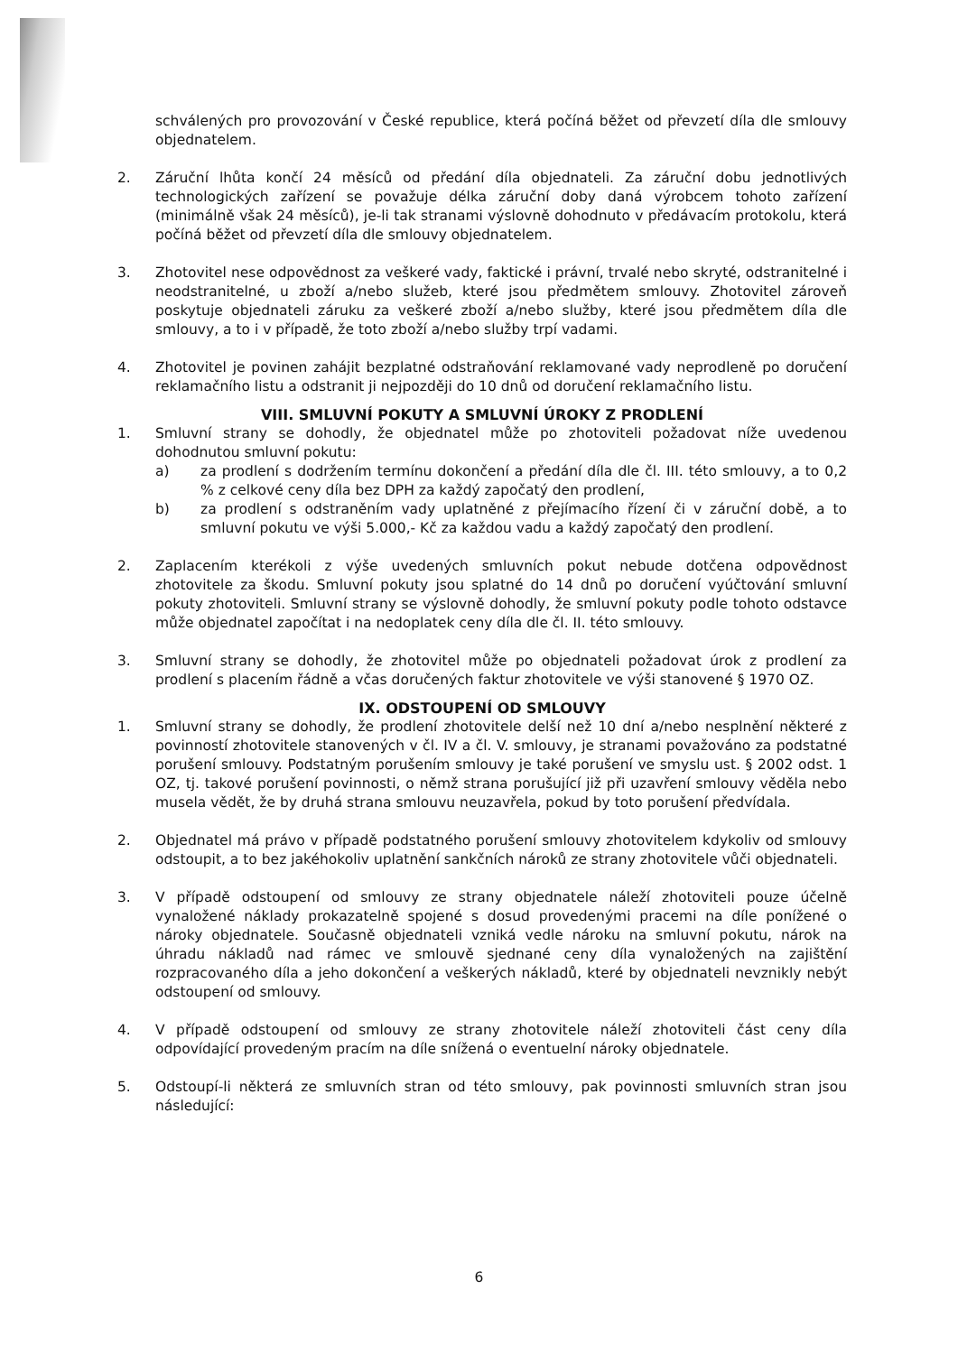schválených pro provozování v České republice, která počíná běžet od převzetí díla dle smlouvy objednatelem.
2. Záruční lhůta končí 24 měsíců od předání díla objednateli. Za záruční dobu jednotlivých technologických zařízení se považuje délka záruční doby daná výrobcem tohoto zařízení (minimálně však 24 měsíců), je-li tak stranami výslovně dohodnuto v předávacím protokolu, která počíná běžet od převzetí díla dle smlouvy objednatelem.
3. Zhotovitel nese odpovědnost za veškeré vady, faktické i právní, trvalé nebo skryté, odstranitelné i neodstranitelné, u zboží a/nebo služeb, které jsou předmětem smlouvy. Zhotovitel zároveň poskytuje objednateli záruku za veškeré zboží a/nebo služby, které jsou předmětem díla dle smlouvy, a to i v případě, že toto zboží a/nebo služby trpí vadami.
4. Zhotovitel je povinen zahájit bezplatné odstraňování reklamované vady neprodleně po doručení reklamačního listu a odstranit ji nejpozději do 10 dnů od doručení reklamačního listu.
VIII. SMLUVNÍ POKUTY A SMLUVNÍ ÚROKY Z PRODLENÍ
1. Smluvní strany se dohodly, že objednatel může po zhotoviteli požadovat níže uvedenou dohodnutou smluvní pokutu:
a) za prodlení s dodržením termínu dokončení a předání díla dle čl. III. této smlouvy, a to 0,2 % z celkové ceny díla bez DPH za každý započatý den prodlení,
b) za prodlení s odstraněním vady uplatněné z přejímacího řízení či v záruční době, a to smluvní pokutu ve výši 5.000,- Kč za každou vadu a každý započatý den prodlení.
2. Zaplacením kterékoli z výše uvedených smluvních pokut nebude dotčena odpovědnost zhotovitele za škodu. Smluvní pokuty jsou splatné do 14 dnů po doručení vyúčtování smluvní pokuty zhotoviteli. Smluvní strany se výslovně dohodly, že smluvní pokuty podle tohoto odstavce může objednatel započítat i na nedoplatek ceny díla dle čl. II. této smlouvy.
3. Smluvní strany se dohodly, že zhotovitel může po objednateli požadovat úrok z prodlení za prodlení s placením řádně a včas doručených faktur zhotovitele ve výši stanovené § 1970 OZ.
IX. ODSTOUPENÍ OD SMLOUVY
1. Smluvní strany se dohodly, že prodlení zhotovitele delší než 10 dní a/nebo nesplnění některé z povinností zhotovitele stanovených v čl. IV a čl. V. smlouvy, je stranami považováno za podstatné porušení smlouvy. Podstatným porušením smlouvy je také porušení ve smyslu ust. § 2002 odst. 1 OZ, tj. takové porušení povinnosti, o němž strana porušující již při uzavření smlouvy věděla nebo musela vědět, že by druhá strana smlouvu neuzavřela, pokud by toto porušení předvídala.
2. Objednatel má právo v případě podstatného porušení smlouvy zhotovitelem kdykoliv od smlouvy odstoupit, a to bez jakéhokoliv uplatnění sankčních nároků ze strany zhotovitele vůči objednateli.
3. V případě odstoupení od smlouvy ze strany objednatele náleží zhotoviteli pouze účelně vynaložené náklady prokazatelně spojené s dosud provedenými pracemi na díle ponížené o nároky objednatele. Současně objednateli vzniká vedle nároku na smluvní pokutu, nárok na úhradu nákladů nad rámec ve smlouvě sjednané ceny díla vynaložených na zajištění rozpracovaného díla a jeho dokončení a veškerých nákladů, které by objednateli nevznikly nebýt odstoupení od smlouvy.
4. V případě odstoupení od smlouvy ze strany zhotovitele náleží zhotoviteli část ceny díla odpovídající provedeným pracím na díle snížená o eventuelní nároky objednatele.
5. Odstoupí-li některá ze smluvních stran od této smlouvy, pak povinnosti smluvních stran jsou následující:
6